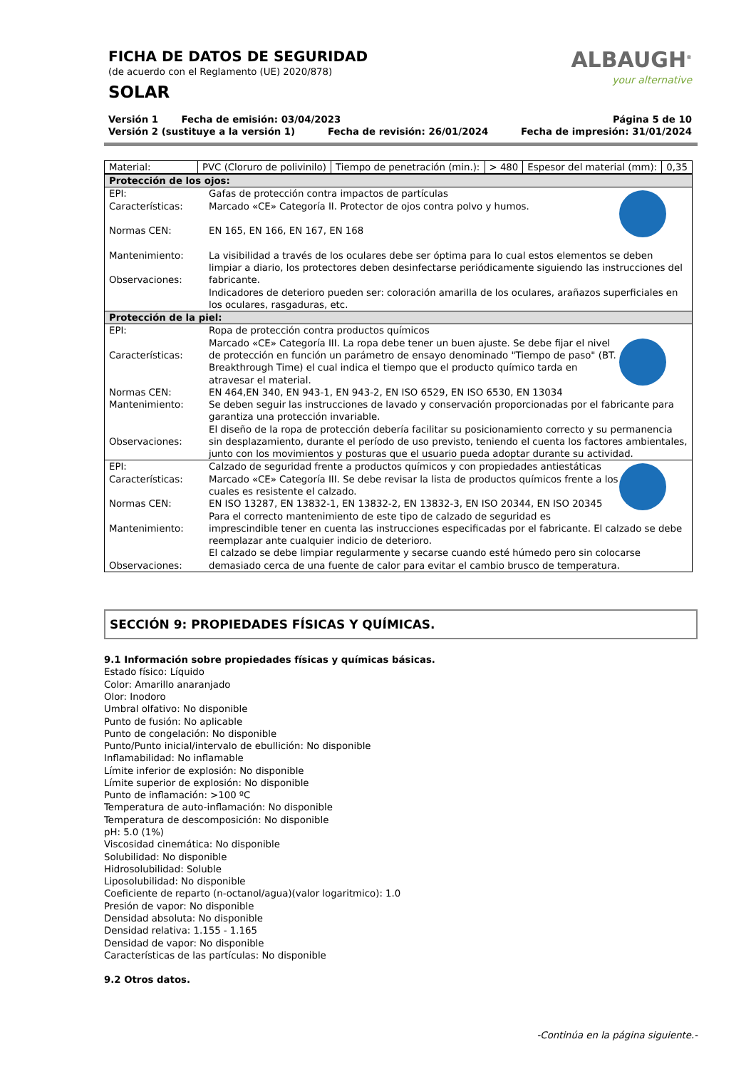FICHA DE DATOS DE SEGURIDAD
(de acuerdo con el Reglamento (UE) 2020/878)
SOLAR
ALBAUGH<sup>®</sup>
your alternative
Versión 1 Fecha de emisión: 03/04/2023 Página 5 de 10
Versión 2 (sustituye a la versión 1) Fecha de revisión: 26/01/2024 Fecha de impresión: 31/01/2024
| Material: | PVC (Cloruro de polivinilo) | Tiempo de penetración (min.): | > 480 | Espesor del material (mm): | 0,35 |
| Protección de los ojos: | |
| EPI: Características: Normas CEN: Mantenimiento: Observaciones: | Gafas de protección contra impactos de partículas Marcado «CE» Categoría II. Protector de ojos contra polvo y humos. EN 165, EN 166, EN 167, EN 168 La visibilidad a través de los oculares debe ser óptima para lo cual estos elementos se deben limpiar a diario, los protectores deben desinfectarse periódicamente siguiendo las instrucciones del fabricante. Indicadores de deterioro pueden ser: coloración amarilla de los oculares, arañazos superficiales en los oculares, rasgaduras, etc. |
| Protección de la piel: | |
| EPI: Características: Normas CEN: Mantenimiento: Observaciones: | Ropa de protección contra productos químicos Marcado «CE» Categoría III. La ropa debe tener un buen ajuste. Se debe fijar el nivel de protección en función un parámetro de ensayo denominado "Tiempo de paso" (BT. Breakthrough Time) el cual indica el tiempo que el producto químico tarda en atravesar el material. EN 464,EN 340, EN 943-1, EN 943-2, EN ISO 6529, EN ISO 6530, EN 13034 Se deben seguir las instrucciones de lavado y conservación proporcionadas por el fabricante para garantiza una protección invariable. El diseño de la ropa de protección debería facilitar su posicionamiento correcto y su permanencia sin desplazamiento, durante el período de uso previsto, teniendo el cuenta los factores ambientales, junto con los movimientos y posturas que el usuario pueda adoptar durante su actividad. |
| EPI: Características: Normas CEN: Mantenimiento: Observaciones: | Calzado de seguridad frente a productos químicos y con propiedades antiestáticas Marcado «CE» Categoría III. Se debe revisar la lista de productos químicos frente a los cuales es resistente el calzado. EN ISO 13287, EN 13832-1, EN 13832-2, EN 13832-3, EN ISO 20344, EN ISO 20345 Para el correcto mantenimiento de este tipo de calzado de seguridad es imprescindible tener en cuenta las instrucciones especificadas por el fabricante. El calzado se debe reemplazar ante cualquier indicio de deterioro. El calzado se debe limpiar regularmente y secarse cuando esté húmedo pero sin colocarse demasiado cerca de una fuente de calor para evitar el cambio brusco de temperatura. |
SECCIÓN 9: PROPIEDADES FÍSICAS Y QUÍMICAS.
9.1 Información sobre propiedades físicas y químicas básicas.
Estado físico: Líquido
Color: Amarillo anaranjado
Olor: Inodoro
Umbral olfativo: No disponible
Punto de fusión: No aplicable
Punto de congelación: No disponible
Punto/Punto inicial/intervalo de ebullición: No disponible
Inflamabilidad: No inflamable
Límite inferior de explosión: No disponible
Límite superior de explosión: No disponible
Punto de inflamación: >100 ºC
Temperatura de auto-inflamación: No disponible
Temperatura de descomposición: No disponible
pH: 5.0 (1%)
Viscosidad cinemática: No disponible
Solubilidad: No disponible
Hidrosolubilidad: Soluble
Liposolubilidad: No disponible
Coeficiente de reparto (n-octanol/agua)(valor logaritmico): 1.0
Presión de vapor: No disponible
Densidad absoluta: No disponible
Densidad relativa: 1.155 - 1.165
Densidad de vapor: No disponible
Características de las partículas: No disponible
9.2 Otros datos.
-Continúa en la página siguiente.-